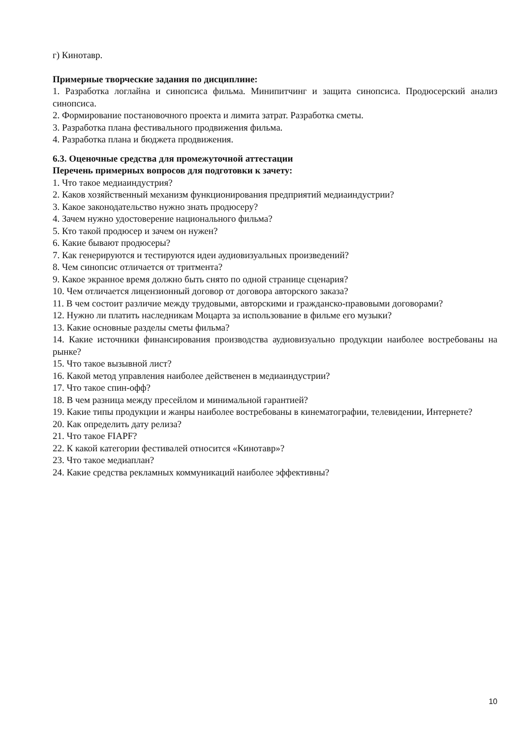г) Кинотавр.
Примерные творческие задания по дисциплине:
1. Разработка логлайна и синопсиса фильма. Минипитчинг и защита синопсиса. Продюсерский анализ синопсиса.
2. Формирование постановочного проекта и лимита затрат. Разработка сметы.
3. Разработка плана фестивального продвижения фильма.
4. Разработка плана и бюджета продвижения.
6.3. Оценочные средства для промежуточной аттестации
Перечень примерных вопросов для подготовки к зачету:
1. Что такое медиаиндустрия?
2. Каков хозяйственный механизм функционирования предприятий медиаиндустрии?
3. Какое законодательство нужно знать продюсеру?
4. Зачем нужно удостоверение национального фильма?
5. Кто такой продюсер и зачем он нужен?
6. Какие бывают продюсеры?
7. Как генерируются и тестируются идеи аудиовизуальных произведений?
8. Чем синопсис отличается от тритмента?
9. Какое экранное время должно быть снято по одной странице сценария?
10. Чем отличается лицензионный договор от договора авторского заказа?
11. В чем состоит различие между трудовыми, авторскими и гражданско-правовыми договорами?
12. Нужно ли платить наследникам Моцарта за использование в фильме его музыки?
13. Какие основные разделы сметы фильма?
14. Какие источники финансирования производства аудиовизуально продукции наиболее востребованы на рынке?
15. Что такое вызывной лист?
16. Какой метод управления наиболее действенен в медиаиндустрии?
17. Что такое спин-офф?
18. В чем разница между пресейлом и минимальной гарантией?
19. Какие типы продукции и жанры наиболее востребованы в кинематографии, телевидении, Интернете?
20. Как определить дату релиза?
21. Что такое FIAPF?
22. К какой категории фестивалей относится «Кинотавр»?
23. Что такое медиаплан?
24. Какие средства рекламных коммуникаций наиболее эффективны?
10